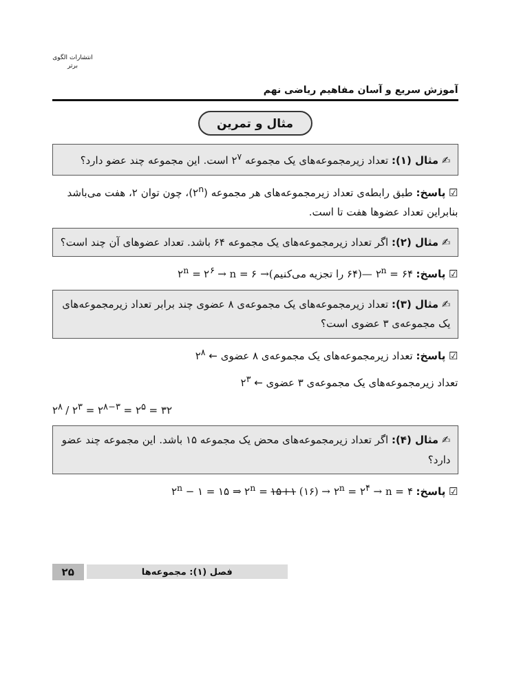آموزش سریع و آسان مفاهیم ریاضی نهم
انتشارات الگوی برتر
مثال و تمرین
✍ مثال (۱): تعداد زیرمجموعه‌های یک مجموعه ۲<sup>۷</sup> است. این مجموعه چند عضو دارد؟
☑ پاسخ: طبق رابطه‌ی تعداد زیرمجموعه‌های هر مجموعه (۲<sup>n</sup>)، چون توان ۲، هفت می‌باشد بنابراین تعداد عضوها هفت تا است.
✍ مثال (۲): اگر تعداد زیرمجموعه‌های یک مجموعه ۶۴ باشد. تعداد عضوهای آن چند است؟
☑ پاسخ: ۲<sup>n</sup> = ۶۴ —(۶۴ را تجزیه می‌کنیم)→ ۲<sup>n</sup> = ۲<sup>۶</sup> → n = ۶
✍ مثال (۳): تعداد زیرمجموعه‌های یک مجموعه‌ی ۸ عضوی چند برابر تعداد زیرمجموعه‌های یک مجموعه‌ی ۳ عضوی است؟
☑ پاسخ: تعداد زیرمجموعه‌های یک مجموعه‌ی ۸ عضوی ← ۲<sup>۸</sup>
تعداد زیرمجموعه‌های یک مجموعه‌ی ۳ عضوی ← ۲<sup>۳</sup>
۲<sup>۸</sup> / ۲<sup>۳</sup> = ۲<sup>۸−۳</sup> = ۲<sup>۵</sup> = ۳۲
✍ مثال (۴): اگر تعداد زیرمجموعه‌های محض یک مجموعه ۱۵ باشد. این مجموعه چند عضو دارد؟
☑ پاسخ: ۲<sup>n</sup> − ۱ = ۱۵ ⇒ ۲<sup>n</sup> = ۱۵+۱ (۱۶) → ۲<sup>n</sup> = ۲<sup>۴</sup> → n = ۴
فصل (۱): مجموعه‌ها ۲۵